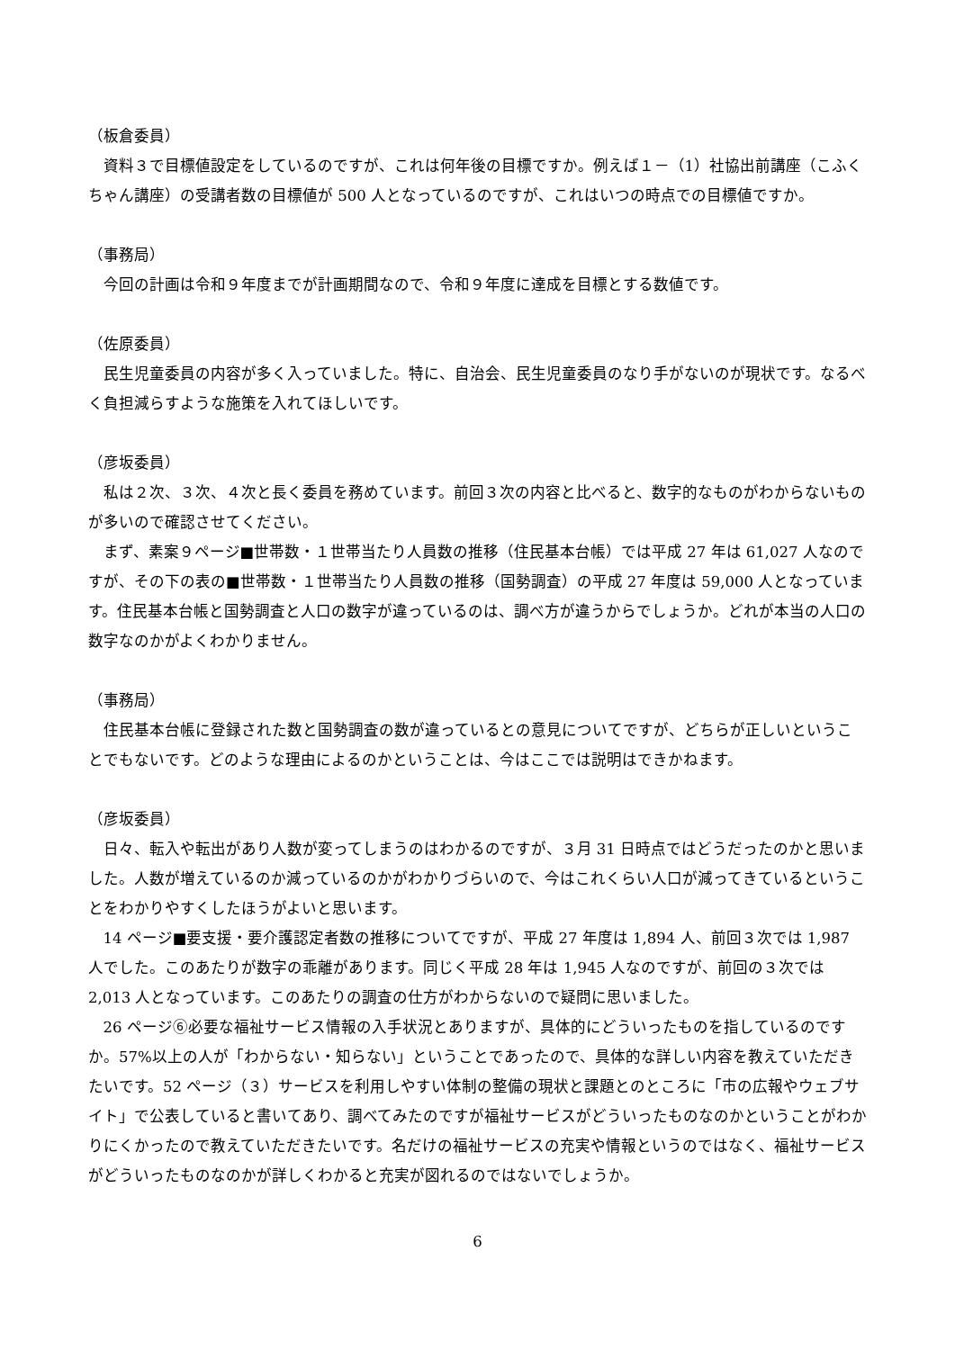（板倉委員）
資料３で目標値設定をしているのですが、これは何年後の目標ですか。例えば１－（1）社協出前講座（こふくちゃん講座）の受講者数の目標値が 500 人となっているのですが、これはいつの時点での目標値ですか。
（事務局）
今回の計画は令和９年度までが計画期間なので、令和９年度に達成を目標とする数値です。
（佐原委員）
民生児童委員の内容が多く入っていました。特に、自治会、民生児童委員のなり手がないのが現状です。なるべく負担減らすような施策を入れてほしいです。
（彦坂委員）
私は２次、３次、４次と長く委員を務めています。前回３次の内容と比べると、数字的なものがわからないものが多いので確認させてください。
まず、素案９ページ■世帯数・１世帯当たり人員数の推移（住民基本台帳）では平成 27 年は 61,027 人なのですが、その下の表の■世帯数・１世帯当たり人員数の推移（国勢調査）の平成 27 年度は 59,000 人となっています。住民基本台帳と国勢調査と人口の数字が違っているのは、調べ方が違うからでしょうか。どれが本当の人口の数字なのかがよくわかりません。
（事務局）
住民基本台帳に登録された数と国勢調査の数が違っているとの意見についてですが、どちらが正しいということでもないです。どのような理由によるのかということは、今はここでは説明はできかねます。
（彦坂委員）
日々、転入や転出があり人数が変ってしまうのはわかるのですが、３月 31 日時点ではどうだったのかと思いました。人数が増えているのか減っているのかがわかりづらいので、今はこれくらい人口が減ってきているということをわかりやすくしたほうがよいと思います。
14 ページ■要支援・要介護認定者数の推移についてですが、平成 27 年度は 1,894 人、前回３次では 1,987 人でした。このあたりが数字の乖離があります。同じく平成 28 年は 1,945 人なのですが、前回の３次では 2,013 人となっています。このあたりの調査の仕方がわからないので疑問に思いました。
26 ページ⑥必要な福祉サービス情報の入手状況とありますが、具体的にどういったものを指しているのですか。57%以上の人が「わからない・知らない」ということであったので、具体的な詳しい内容を教えていただきたいです。52 ページ（３）サービスを利用しやすい体制の整備の現状と課題とのところに「市の広報やウェブサイト」で公表していると書いてあり、調べてみたのですが福祉サービスがどういったものなのかということがわかりにくかったので教えていただきたいです。名だけの福祉サービスの充実や情報というのではなく、福祉サービスがどういったものなのかが詳しくわかると充実が図れるのではないでしょうか。
6